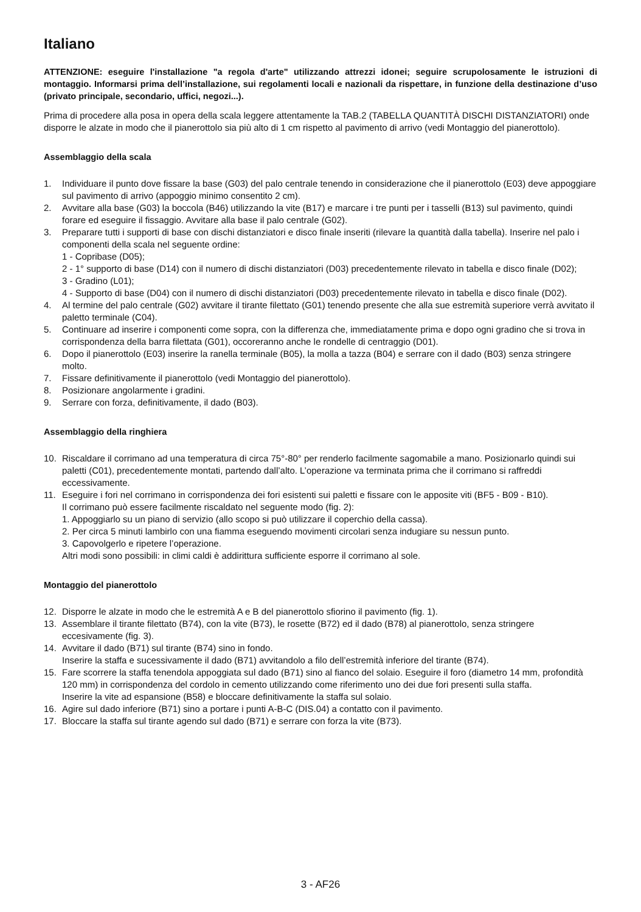Italiano
ATTENZIONE: eseguire l'installazione "a regola d'arte" utilizzando attrezzi idonei; seguire scrupolosamente le istruzioni di montaggio. Informarsi prima dell’installazione, sui regolamenti locali e nazionali da rispettare, in funzione della destinazione d’uso (privato principale, secondario, uffici, negozi...).
Prima di procedere alla posa in opera della scala leggere attentamente la TAB.2 (TABELLA QUANTITÀ DISCHI DISTANZIATORI) onde disporre le alzate in modo che il pianerottolo sia più alto di 1 cm rispetto al pavimento di arrivo (vedi Montaggio del pianerottolo).
Assemblaggio della scala
1. Individuare il punto dove fissare la base (G03) del palo centrale tenendo in considerazione che il pianerottolo (E03) deve appoggiare sul pavimento di arrivo (appoggio minimo consentito 2 cm).
2. Avvitare alla base (G03) la boccola (B46) utilizzando la vite (B17) e marcare i tre punti per i tasselli (B13) sul pavimento, quindi forare ed eseguire il fissaggio. Avvitare alla base il palo centrale (G02).
3. Preparare tutti i supporti di base con dischi distanziatori e disco finale inseriti (rilevare la quantità dalla tabella). Inserire nel palo i componenti della scala nel seguente ordine:
1 - Copribase (D05);
2 - 1° supporto di base (D14) con il numero di dischi distanziatori (D03) precedentemente rilevato in tabella e disco finale (D02);
3 - Gradino (L01);
4 - Supporto di base (D04) con il numero di dischi distanziatori (D03) precedentemente rilevato in tabella e disco finale (D02).
4. Al termine del palo centrale (G02) avvitare il tirante filettato (G01) tenendo presente che alla sue estremità superiore verrà avvitato il paletto terminale (C04).
5. Continuare ad inserire i componenti come sopra, con la differenza che, immediatamente prima e dopo ogni gradino che si trova in corrispondenza della barra filettata (G01), occoreranno anche le rondelle di centraggio (D01).
6. Dopo il pianerottolo (E03) inserire la ranella terminale (B05), la molla a tazza (B04) e serrare con il dado (B03) senza stringere molto.
7. Fissare definitivamente il pianerottolo (vedi Montaggio del pianerottolo).
8. Posizionare angolarmente i gradini.
9. Serrare con forza, definitivamente, il dado (B03).
Assemblaggio della ringhiera
10. Riscaldare il corrimano ad una temperatura di circa 75°-80° per renderlo facilmente sagomabile a mano. Posizionarlo quindi sui paletti (C01), precedentemente montati, partendo dall’alto. L’operazione va terminata prima che il corrimano si raffreddi eccessivamente.
11. Eseguire i fori nel corrimano in corrispondenza dei fori esistenti sui paletti e fissare con le apposite viti (BF5 - B09 - B10).
Il corrimano può essere facilmente riscaldato nel seguente modo (fig. 2):
1. Appoggiarlo su un piano di servizio (allo scopo si può utilizzare il coperchio della cassa).
2. Per circa 5 minuti lambirlo con una fiamma eseguendo movimenti circolari senza indugiare su nessun punto.
3. Capovolgerlo e ripetere l’operazione.
Altri modi sono possibili: in climi caldi è addirittura sufficiente esporre il corrimano al sole.
Montaggio del pianerottolo
12. Disporre le alzate in modo che le estremità A e B del pianerottolo sfiorino il pavimento (fig. 1).
13. Assemblare il tirante filettato (B74), con la vite (B73), le rosette (B72) ed il dado (B78) al pianerottolo, senza stringere eccesivamente (fig. 3).
14. Avvitare il dado (B71) sul tirante (B74) sino in fondo.
Inserire la staffa e sucessivamente il dado (B71) avvitandolo a filo dell’estremità inferiore del tirante (B74).
15. Fare scorrere la staffa tenendola appoggiata sul dado (B71) sino al fianco del solaio. Eseguire il foro (diametro 14 mm, profondità 120 mm) in corrispondenza del cordolo in cemento utilizzando come riferimento uno dei due fori presenti sulla staffa.
Inserire la vite ad espansione (B58) e bloccare definitivamente la staffa sul solaio.
16. Agire sul dado inferiore (B71) sino a portare i punti A-B-C (DIS.04) a contatto con il pavimento.
17. Bloccare la staffa sul tirante agendo sul dado (B71) e serrare con forza la vite (B73).
3 - AF26